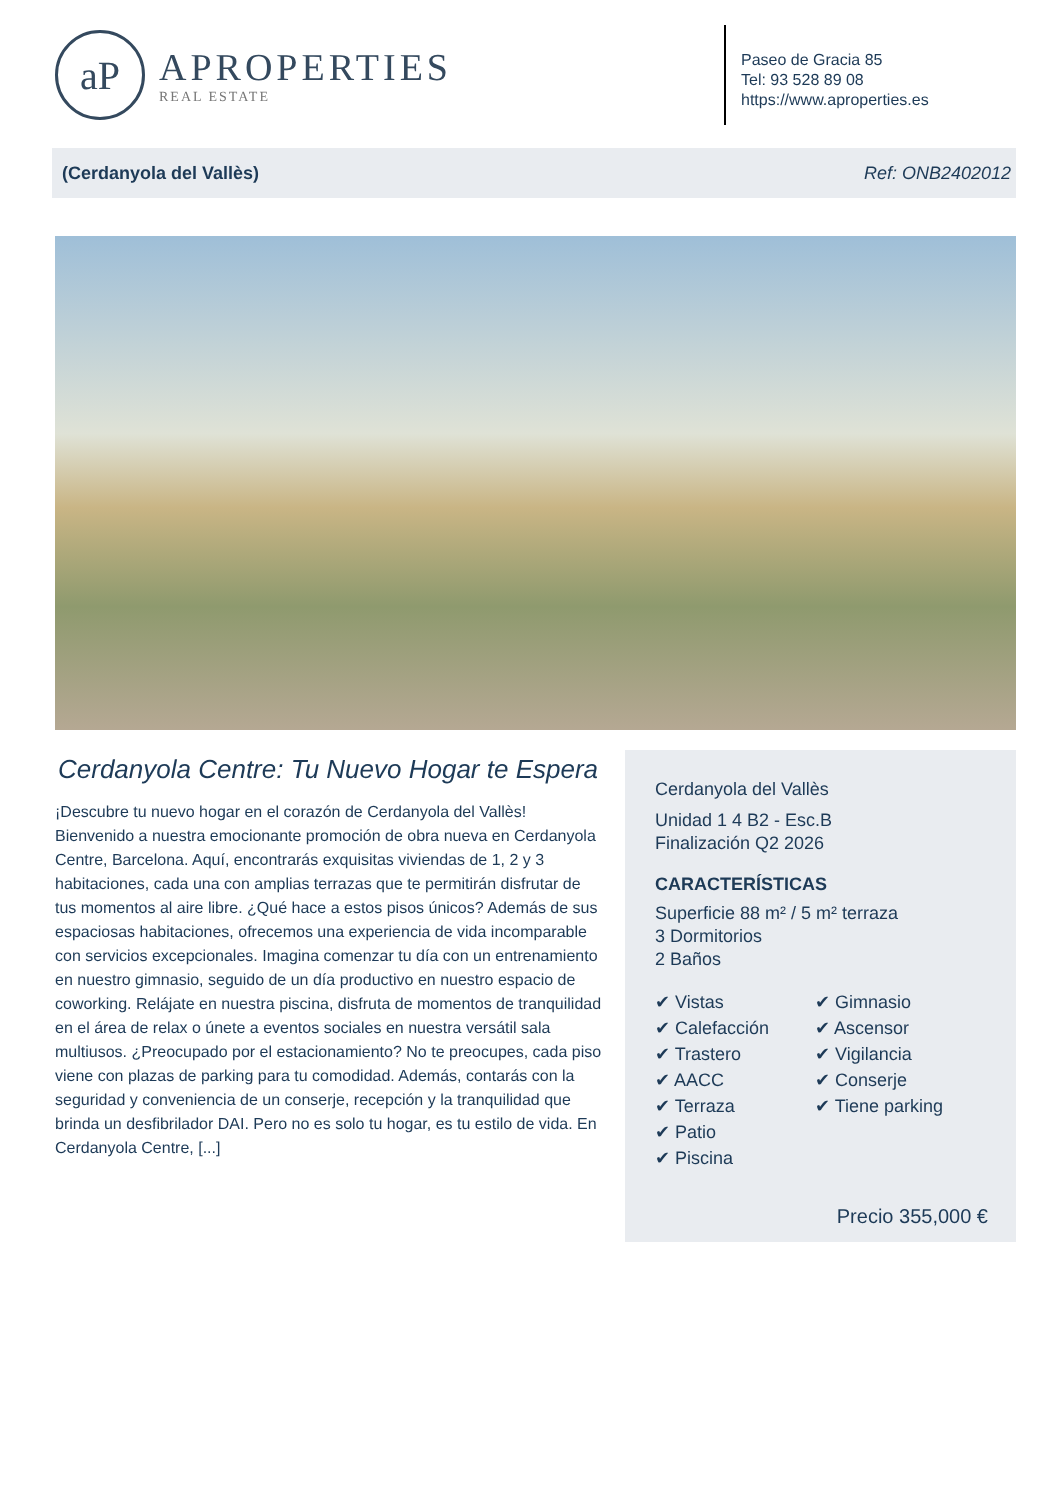aP
APROPERTIES
REAL ESTATE
Paseo de Gracia 85
Tel: 93 528 89 08
https://www.aproperties.es
(Cerdanyola del Vallès) Ref: ONB2402012
Cerdanyola Centre: Tu Nuevo Hogar te Espera
¡Descubre tu nuevo hogar en el corazón de Cerdanyola del Vallès! Bienvenido a nuestra emocionante promoción de obra nueva en Cerdanyola Centre, Barcelona. Aquí, encontrarás exquisitas viviendas de 1, 2 y 3 habitaciones, cada una con amplias terrazas que te permitirán disfrutar de tus momentos al aire libre. ¿Qué hace a estos pisos únicos? Además de sus espaciosas habitaciones, ofrecemos una experiencia de vida incomparable con servicios excepcionales. Imagina comenzar tu día con un entrenamiento en nuestro gimnasio, seguido de un día productivo en nuestro espacio de coworking. Relájate en nuestra piscina, disfruta de momentos de tranquilidad en el área de relax o únete a eventos sociales en nuestra versátil sala multiusos. ¿Preocupado por el estacionamiento? No te preocupes, cada piso viene con plazas de parking para tu comodidad. Además, contarás con la seguridad y conveniencia de un conserje, recepción y la tranquilidad que brinda un desfibrilador DAI. Pero no es solo tu hogar, es tu estilo de vida. En Cerdanyola Centre, [...]
Cerdanyola del Vallès
Unidad 1 4 B2 - Esc.B
Finalización Q2 2026
CARACTERÍSTICAS
Superficie 88 m² / 5 m² terraza
3 Dormitorios
2 Baños
✔ Vistas
✔ Gimnasio
✔ Calefacción
✔ Ascensor
✔ Trastero
✔ Vigilancia
✔ AACC
✔ Conserje
✔ Terraza
✔ Tiene parking
✔ Patio
✔ Piscina
Precio 355,000 €